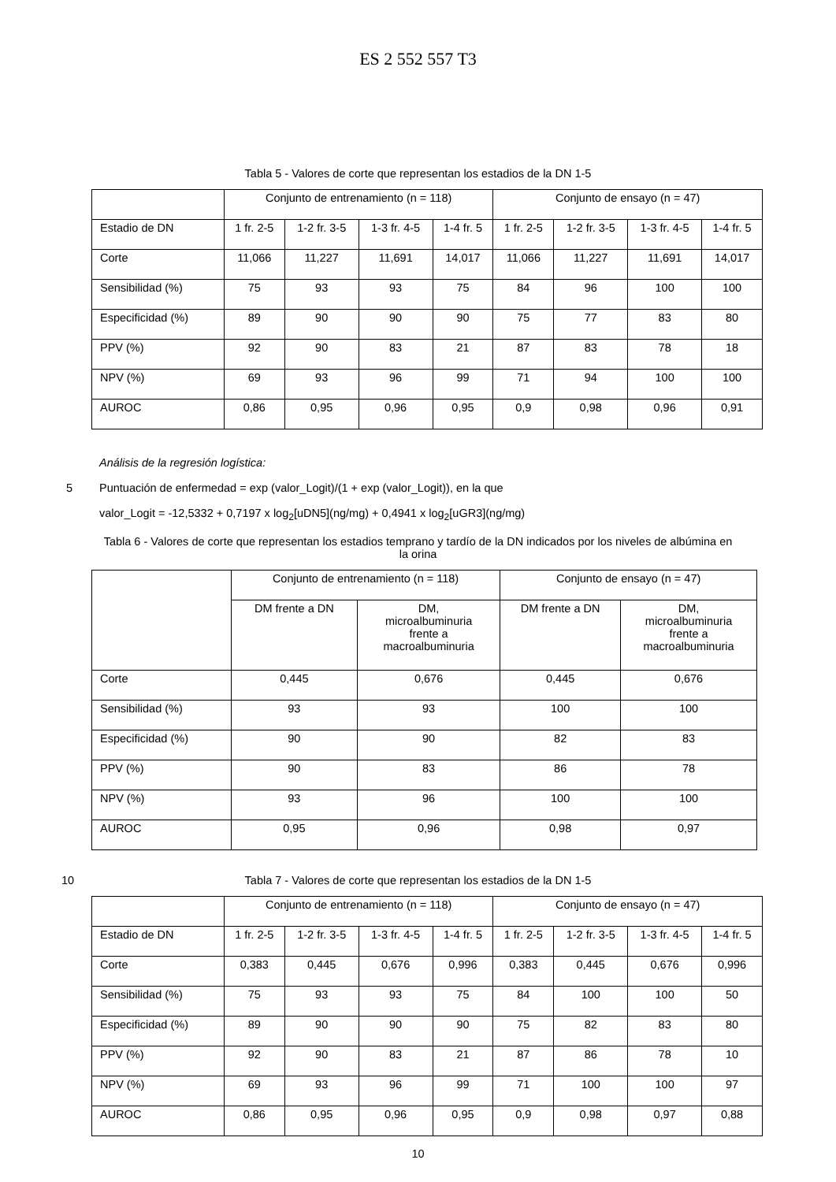ES 2 552 557 T3
Tabla 5 - Valores de corte que representan los estadios de la DN 1-5
| | Conjunto de entrenamiento (n = 118) | | | | Conjunto de ensayo (n = 47) | | | |
| Estadio de DN | 1 fr. 2-5 | 1-2 fr. 3-5 | 1-3 fr. 4-5 | 1-4 fr. 5 | 1 fr. 2-5 | 1-2 fr. 3-5 | 1-3 fr. 4-5 | 1-4 fr. 5 |
| Corte | 11,066 | 11,227 | 11,691 | 14,017 | 11,066 | 11,227 | 11,691 | 14,017 |
| Sensibilidad (%) | 75 | 93 | 93 | 75 | 84 | 96 | 100 | 100 |
| Especificidad (%) | 89 | 90 | 90 | 90 | 75 | 77 | 83 | 80 |
| PPV (%) | 92 | 90 | 83 | 21 | 87 | 83 | 78 | 18 |
| NPV (%) | 69 | 93 | 96 | 99 | 71 | 94 | 100 | 100 |
| AUROC | 0,86 | 0,95 | 0,96 | 0,95 | 0,9 | 0,98 | 0,96 | 0,91 |
Análisis de la regresión logística:
5 Puntuación de enfermedad = exp (valor_Logit)/(1 + exp (valor_Logit)), en la que
valor_Logit = -12,5332 + 0,7197 x log<sub>2</sub>[uDN5](ng/mg) + 0,4941 x log<sub>2</sub>[uGR3](ng/mg)
Tabla 6 - Valores de corte que representan los estadios temprano y tardío de la DN indicados por los niveles de albúmina en la orina
| | Conjunto de entrenamiento (n = 118) | | Conjunto de ensayo (n = 47) | |
| | DM frente a DN | DM, microalbuminuria frente a macroalbuminuria | DM frente a DN | DM, microalbuminuria frente a macroalbuminuria |
| Corte | 0,445 | 0,676 | 0,445 | 0,676 |
| Sensibilidad (%) | 93 | 93 | 100 | 100 |
| Especificidad (%) | 90 | 90 | 82 | 83 |
| PPV (%) | 90 | 83 | 86 | 78 |
| NPV (%) | 93 | 96 | 100 | 100 |
| AUROC | 0,95 | 0,96 | 0,98 | 0,97 |
10 Tabla 7 - Valores de corte que representan los estadios de la DN 1-5
| | Conjunto de entrenamiento (n = 118) | | | | Conjunto de ensayo (n = 47) | | | |
| Estadio de DN | 1 fr. 2-5 | 1-2 fr. 3-5 | 1-3 fr. 4-5 | 1-4 fr. 5 | 1 fr. 2-5 | 1-2 fr. 3-5 | 1-3 fr. 4-5 | 1-4 fr. 5 |
| Corte | 0,383 | 0,445 | 0,676 | 0,996 | 0,383 | 0,445 | 0,676 | 0,996 |
| Sensibilidad (%) | 75 | 93 | 93 | 75 | 84 | 100 | 100 | 50 |
| Especificidad (%) | 89 | 90 | 90 | 90 | 75 | 82 | 83 | 80 |
| PPV (%) | 92 | 90 | 83 | 21 | 87 | 86 | 78 | 10 |
| NPV (%) | 69 | 93 | 96 | 99 | 71 | 100 | 100 | 97 |
| AUROC | 0,86 | 0,95 | 0,96 | 0,95 | 0,9 | 0,98 | 0,97 | 0,88 |
10